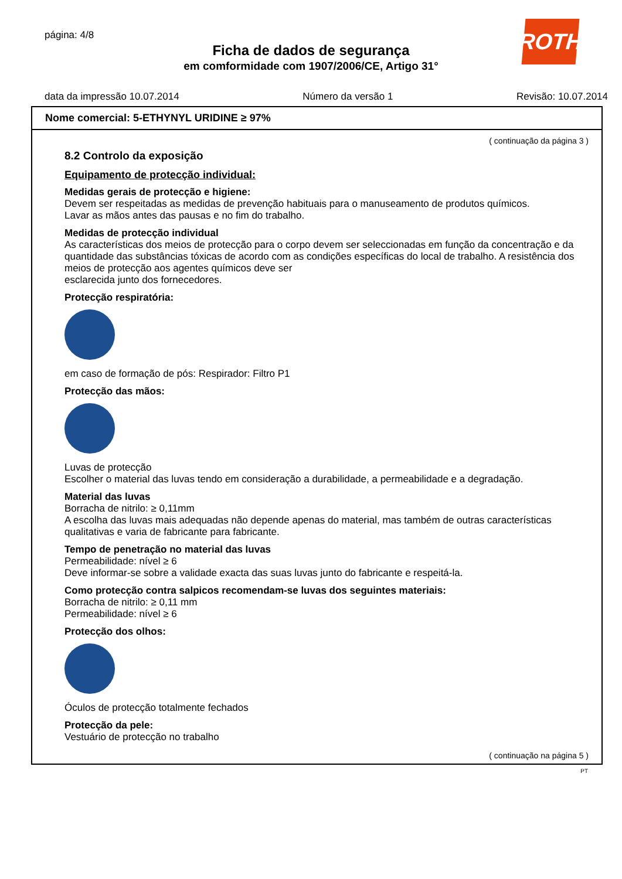página: 4/8
Ficha de dados de segurança
em comformidade com 1907/2006/CE, Artigo 31°
ROTH
data da impressão 10.07.2014 Número da versão 1 Revisão: 10.07.2014
Nome comercial: 5-ETHYNYL URIDINE ≥ 97%
( continuação da página 3 )
8.2 Controlo da exposição
Equipamento de protecção individual:
Medidas gerais de protecção e higiene:
Devem ser respeitadas as medidas de prevenção habituais para o manuseamento de produtos químicos.
Lavar as mãos antes das pausas e no fim do trabalho.
Medidas de protecção individual
As características dos meios de protecção para o corpo devem ser seleccionadas em função da concentração e da quantidade das substâncias tóxicas de acordo com as condições específicas do local de trabalho. A resistência dos meios de protecção aos agentes químicos deve ser
esclarecida junto dos fornecedores.
Protecção respiratória:
em caso de formação de pós: Respirador: Filtro P1
Protecção das mãos:
Luvas de protecção
Escolher o material das luvas tendo em consideração a durabilidade, a permeabilidade e a degradação.
Material das luvas
Borracha de nitrilo: ≥ 0,11mm
A escolha das luvas mais adequadas não depende apenas do material, mas também de outras características qualitativas e varia de fabricante para fabricante.
Tempo de penetração no material das luvas
Permeabilidade: nível ≥ 6
Deve informar-se sobre a validade exacta das suas luvas junto do fabricante e respeitá-la.
Como protecção contra salpicos recomendam-se luvas dos seguintes materiais:
Borracha de nitrilo: ≥ 0,11 mm
Permeabilidade: nível ≥ 6
Protecção dos olhos:
Óculos de protecção totalmente fechados
Protecção da pele:
Vestuário de protecção no trabalho
( continuação na página 5 )
PT